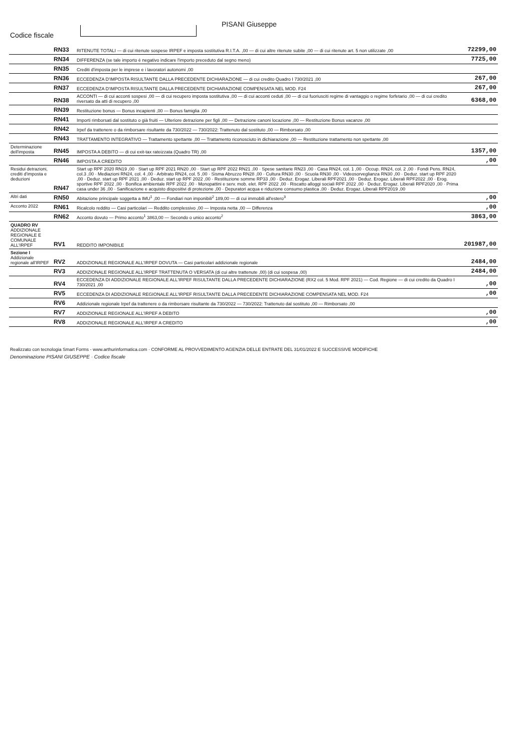Codice fiscale
PISANI Giuseppe
| | RN33 | RITENUTE TOTALI — di cui ritenute sospese IRPEF e imposta sostitutiva R.I.T.A. ,00 — di cui altre ritenute subite ,00 — di cui ritenute art. 5 non utilizzate ,00 | 72299,00 |
| | RN34 | DIFFERENZA (se tale importo è negativo indicare l'importo preceduto dal segno meno) | 7725,00 |
| | RN35 | Crediti d'imposta per le imprese e i lavoratori autonomi ,00 | |
| | RN36 | ECCEDENZA D'IMPOSTA RISULTANTE DALLA PRECEDENTE DICHIARAZIONE — di cui credito Quadro I 730/2021 ,00 | 267,00 |
| | RN37 | ECCEDENZA D'IMPOSTA RISULTANTE DALLA PRECEDENTE DICHIARAZIONE COMPENSATA NEL MOD. F24 | 267,00 |
| | RN38 | ACCONTI — di cui acconti sospesi ,00 — di cui recupero imposta sostitutiva ,00 — di cui acconti ceduti ,00 — di cui fuoriusciti regime di vantaggio o regime forfetario ,00 — di cui credito riversato da atti di recupero ,00 | 6368,00 |
| | RN39 | Restituzione bonus — Bonus incapienti ,00 — Bonus famiglia ,00 | |
| | RN41 | Importi rimborsati dal sostituto o già fruiti — Ulteriore detrazione per figli ,00 — Detrazione canoni locazione ,00 — Restituzione Bonus vacanze ,00 | |
| | RN42 | Irpef da trattenere o da rimborsare risultante da 730/2022 — 730/2022: Trattenuto dal sostituto ,00 — Rimborsato ,00 | |
| | RN43 | TRATTAMENTO INTEGRATIVO — Trattamento spettante ,00 — Trattamento riconosciuto in dichiarazione ,00 — Restituzione trattamento non spettante ,00 | |
| Determinazione dell'imposta | RN45 | IMPOSTA A DEBITO — di cui exit-tax rateizzata (Quadro TR) ,00 | 1357,00 |
| | RN46 | IMPOSTA A CREDITO | ,00 |
| Residui detrazioni, crediti d'imposta e deduzioni | RN47 | Start up RPF 2020 RN19 ,00 · Start up RPF 2021 RN20 ,00 · Start up RPF 2022 RN21 ,00 · Spese sanitarie RN23 ,00 · Casa RN24, col. 1 ,00 · Occup. RN24, col. 2 ,00 · Fondi Pens. RN24, col.3 ,00 · Mediazioni RN24, col. 4 ,00 · Arbitrato RN24, col. 5 ,00 · Sisma Abruzzo RN28 ,00 · Cultura RN30 ,00 · Scuola RN30 ,00 · Videosorveglianza RN30 ,00 · Deduz. start up RPF 2020 ,00 · Deduz. start up RPF 2021 ,00 · Deduz. start up RPF 2022 ,00 · Restituzione somme RP33 ,00 · Deduz. Erogaz. Liberali RPF2021 ,00 · Deduz. Erogaz. Liberali RPF2022 ,00 · Erog. sportive RPF 2022 ,00 · Bonifica ambientale RPF 2022 ,00 · Monopattini e serv. mob. elet. RPF 2022 ,00 · Riscatto alloggi sociali RPF 2022 ,00 · Deduz. Erogaz. Liberali RPF2020 ,00 · Prima casa under 36 ,00 · Sanificazione e acquisto dispositivi di protezione ,00 · Depuratori acqua e riduzione consumo plastica ,00 · Deduz. Erogaz. Liberali RPF2019 ,00 | |
| Altri dati | RN50 | Abitazione principale soggetta a IMU<sup>1</sup> ,00 — Fondiari non imponibili<sup>2</sup> 189,00 — di cui immobili all'estero<sup>3</sup> | ,00 |
| Acconto 2022 | RN61 | Ricalcolo reddito — Casi particolari — Reddito complessivo ,00 — Imposta netta ,00 — Differenza | ,00 |
| | RN62 | Acconto dovuto — Primo acconto<sup>1</sup> 3863,00 — Secondo o unico acconto<sup>2</sup> | 3863,00 |
| QUADRO RV ADDIZIONALE REGIONALE E COMUNALE ALL'IRPEF | RV1 | REDDITO IMPONIBILE | 201987,00 |
| Sezione I Addizionale regionale all'IRPEF | RV2 | ADDIZIONALE REGIONALE ALL'IRPEF DOVUTA — Casi particolari addizionale regionale | 2484,00 |
| | RV3 | ADDIZIONALE REGIONALE ALL'IRPEF TRATTENUTA O VERSATA (di cui altre trattenute ,00) (di cui sospesa ,00) | 2484,00 |
| | RV4 | ECCEDENZA DI ADDIZIONALE REGIONALE ALL'IRPEF RISULTANTE DALLA PRECEDENTE DICHIARAZIONE (RX2 col. 5 Mod. RPF 2021) — Cod. Regione — di cui credito da Quadro I 730/2021 ,00 | ,00 |
| | RV5 | ECCEDENZA DI ADDIZIONALE REGIONALE ALL'IRPEF RISULTANTE DALLA PRECEDENTE DICHIARAZIONE COMPENSATA NEL MOD. F24 | ,00 |
| | RV6 | Addizionale regionale Irpef da trattenere o da rimborsare risultante da 730/2022 — 730/2022: Trattenuto dal sostituto ,00 — Rimborsato ,00 | |
| | RV7 | ADDIZIONALE REGIONALE ALL'IRPEF A DEBITO | ,00 |
| | RV8 | ADDIZIONALE REGIONALE ALL'IRPEF A CREDITO | ,00 |
Realizzato con tecnologia Smart Forms - www.arthurinformatica.com · CONFORME AL PROVVEDIMENTO AGENZIA DELLE ENTRATE DEL 31/01/2022 E SUCCESSIVE MODIFICHE
Denominazione PISANI GIUSEPPE · Codice fiscale